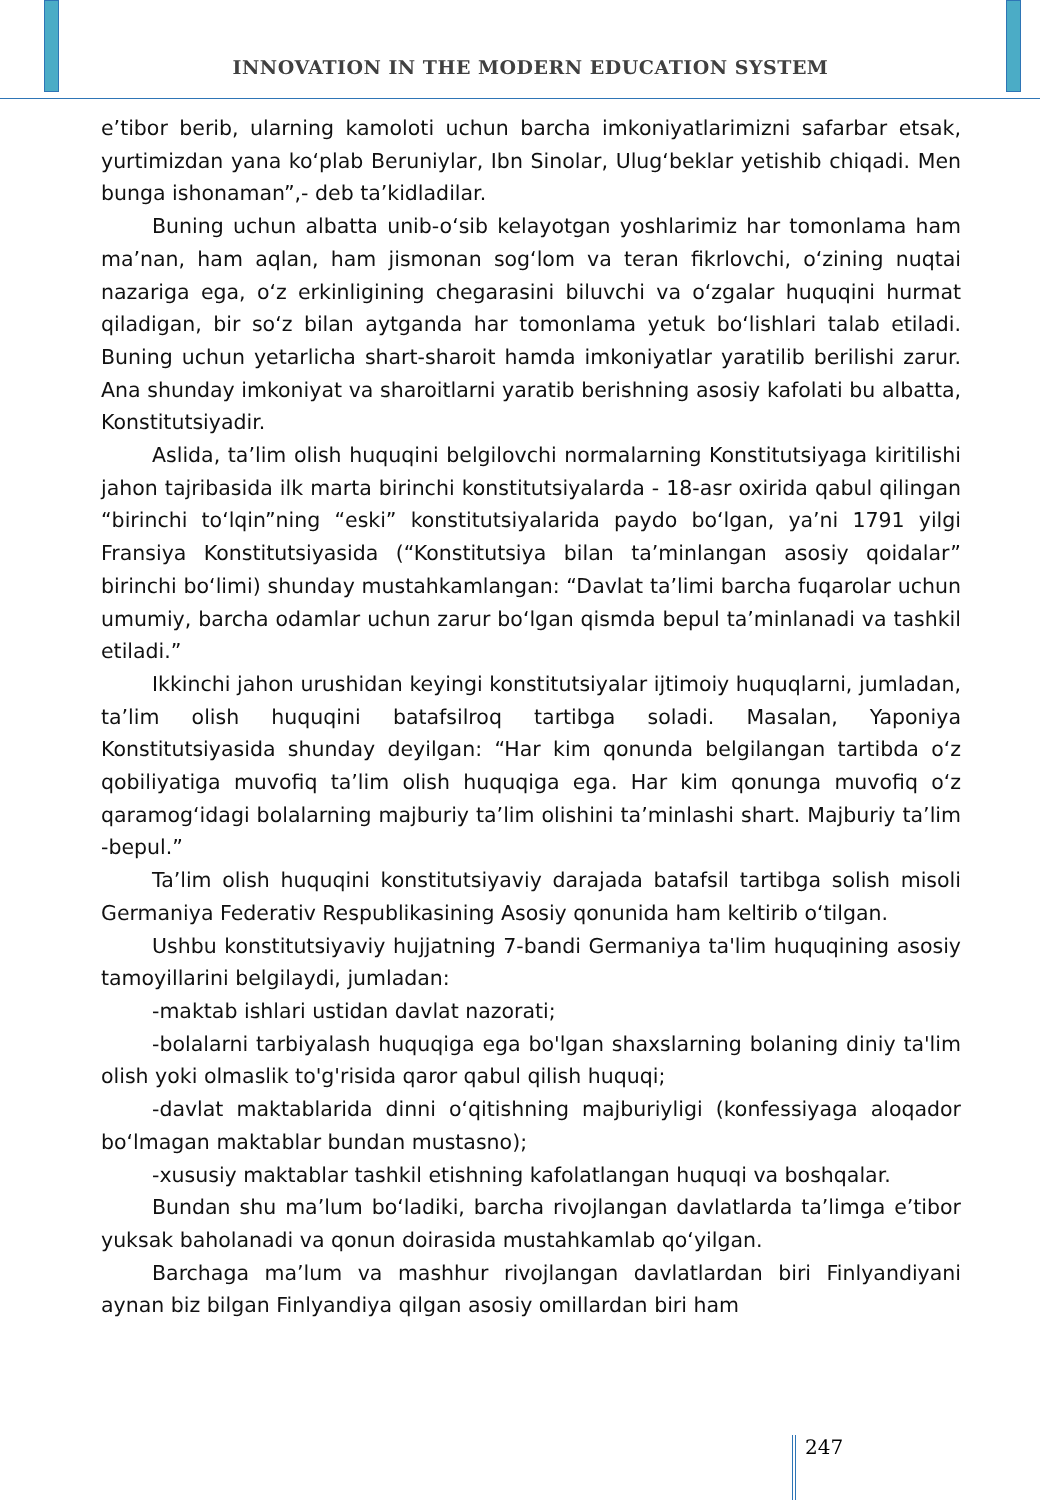INNOVATION IN THE MODERN EDUCATION SYSTEM
e’tibor berib, ularning kamoloti uchun barcha imkoniyatlarimizni safarbar etsak, yurtimizdan yana ko‘plab Beruniylar, Ibn Sinolar, Ulug‘beklar yetishib chiqadi. Men bunga ishonaman”,- deb ta’kidladilar.
Buning uchun albatta unib-o‘sib kelayotgan yoshlarimiz har tomonlama ham ma’nan, ham aqlan, ham jismonan sog‘lom va teran fikrlovchi, o‘zining nuqtai nazariga ega, o‘z erkinligining chegarasini biluvchi va o‘zgalar huquqini hurmat qiladigan, bir so‘z bilan aytganda har tomonlama yetuk bo‘lishlari talab etiladi. Buning uchun yetarlicha shart-sharoit hamda imkoniyatlar yaratilib berilishi zarur. Ana shunday imkoniyat va sharoitlarni yaratib berishning asosiy kafolati bu albatta, Konstitutsiyadir.
Aslida, ta’lim olish huquqini belgilovchi normalarning Konstitutsiyaga kiritilishi jahon tajribasida ilk marta birinchi konstitutsiyalarda - 18-asr oxirida qabul qilingan “birinchi to‘lqin”ning “eski” konstitutsiyalarida paydo bo‘lgan, ya’ni 1791 yilgi Fransiya Konstitutsiyasida (“Konstitutsiya bilan ta’minlangan asosiy qoidalar” birinchi bo‘limi) shunday mustahkamlangan: “Davlat ta’limi barcha fuqarolar uchun umumiy, barcha odamlar uchun zarur bo‘lgan qismda bepul ta’minlanadi va tashkil etiladi.”
Ikkinchi jahon urushidan keyingi konstitutsiyalar ijtimoiy huquqlarni, jumladan, ta’lim olish huquqini batafsilroq tartibga soladi. Masalan, Yaponiya Konstitutsiyasida shunday deyilgan: “Har kim qonunda belgilangan tartibda o‘z qobiliyatiga muvofiq ta’lim olish huquqiga ega. Har kim qonunga muvofiq o‘z qaramog‘idagi bolalarning majburiy ta’lim olishini ta’minlashi shart. Majburiy ta’lim -bepul.”
Ta’lim olish huquqini konstitutsiyaviy darajada batafsil tartibga solish misoli Germaniya Federativ Respublikasining Asosiy qonunida ham keltirib o‘tilgan.
Ushbu konstitutsiyaviy hujjatning 7-bandi Germaniya ta'lim huquqining asosiy tamoyillarini belgilaydi, jumladan:
-maktab ishlari ustidan davlat nazorati;
-bolalarni tarbiyalash huquqiga ega bo'lgan shaxslarning bolaning diniy ta'lim olish yoki olmaslik to'g'risida qaror qabul qilish huquqi;
-davlat maktablarida dinni o‘qitishning majburiyligi (konfessiyaga aloqador bo‘lmagan maktablar bundan mustasno);
-xususiy maktablar tashkil etishning kafolatlangan huquqi va boshqalar.
Bundan shu ma’lum bo‘ladiki, barcha rivojlangan davlatlarda ta’limga e’tibor yuksak baholanadi va qonun doirasida mustahkamlab qo‘yilgan.
Barchaga ma’lum va mashhur rivojlangan davlatlardan biri Finlyandiyani aynan biz bilgan Finlyandiya qilgan asosiy omillardan biri ham
247